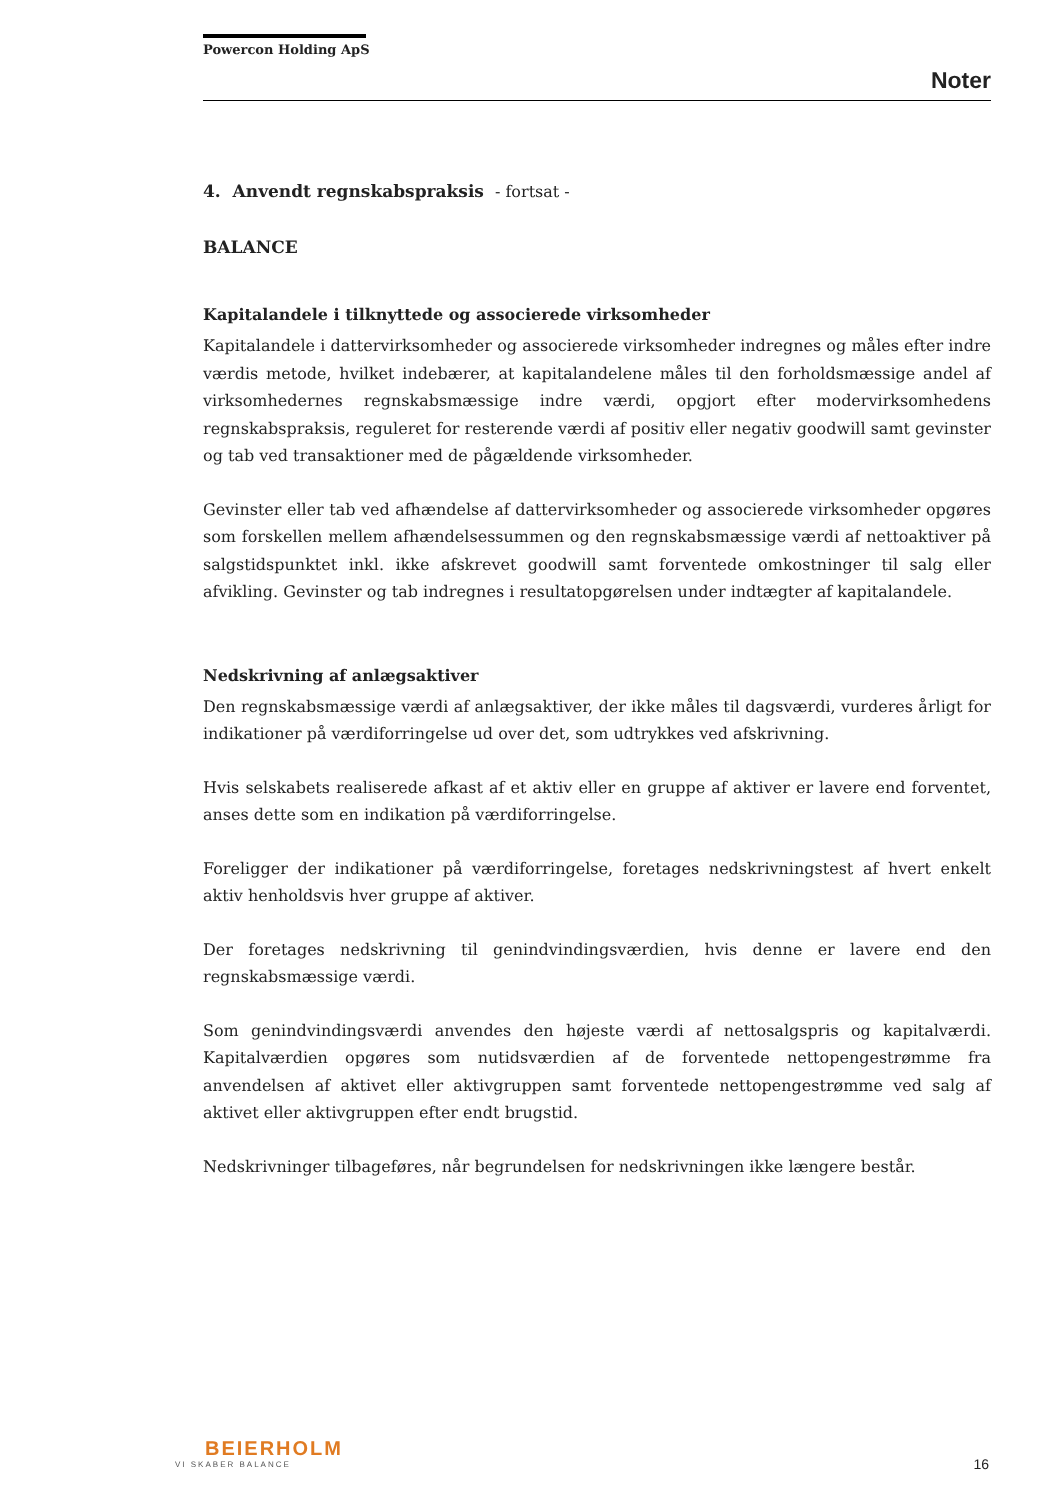Powercon Holding ApS
Noter
4. Anvendt regnskabspraksis - fortsat -
BALANCE
Kapitalandele i tilknyttede og associerede virksomheder
Kapitalandele i dattervirksomheder og associerede virksomheder indregnes og måles efter indre værdis metode, hvilket indebærer, at kapitalandelene måles til den forholdsmæssige andel af virksomhedernes regnskabsmæssige indre værdi, opgjort efter modervirksomhedens regnskabspraksis, reguleret for resterende værdi af positiv eller negativ goodwill samt gevinster og tab ved transaktioner med de pågældende virksomheder.
Gevinster eller tab ved afhændelse af dattervirksomheder og associerede virksomheder opgøres som forskellen mellem afhændelsessummen og den regnskabsmæssige værdi af nettoaktiver på salgstidspunktet inkl. ikke afskrevet goodwill samt forventede omkostninger til salg eller afvikling. Gevinster og tab indregnes i resultatopgørelsen under indtægter af kapitalandele.
Nedskrivning af anlægsaktiver
Den regnskabsmæssige værdi af anlægsaktiver, der ikke måles til dagsværdi, vurderes årligt for indikationer på værdiforringelse ud over det, som udtrykkes ved afskrivning.
Hvis selskabets realiserede afkast af et aktiv eller en gruppe af aktiver er lavere end forventet, anses dette som en indikation på værdiforringelse.
Foreligger der indikationer på værdiforringelse, foretages nedskrivningstest af hvert enkelt aktiv henholdsvis hver gruppe af aktiver.
Der foretages nedskrivning til genindvindingsværdien, hvis denne er lavere end den regnskabsmæssige værdi.
Som genindvindingsværdi anvendes den højeste værdi af nettosalgspris og kapitalværdi. Kapitalværdien opgøres som nutidsværdien af de forventede nettopengestrømme fra anvendelsen af aktivet eller aktivgruppen samt forventede nettopengestrømme ved salg af aktivet eller aktivgruppen efter endt brugstid.
Nedskrivninger tilbageføres, når begrundelsen for nedskrivningen ikke længere består.
BEIERHOLM
VI SKABER BALANCE
16